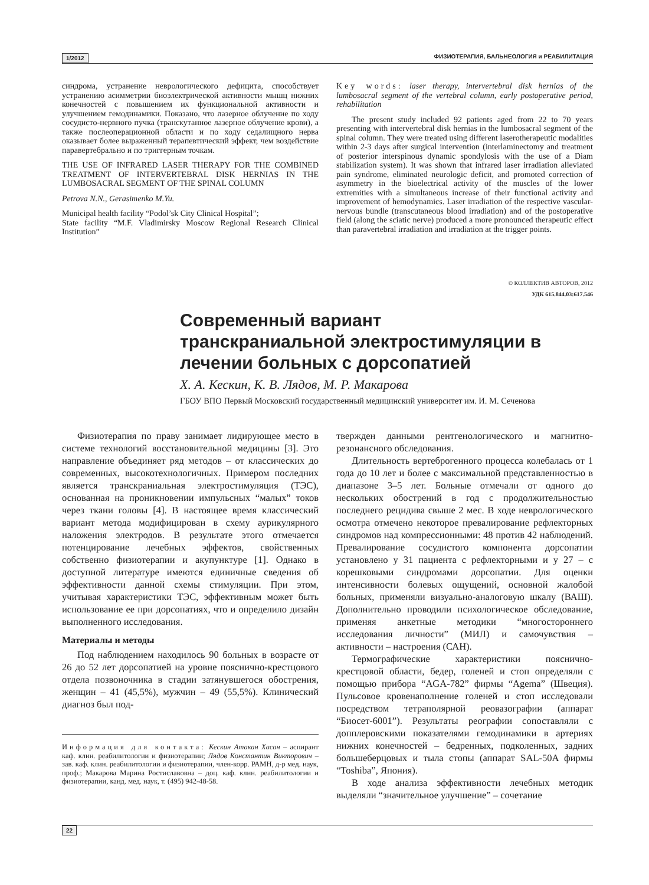1/2012 ФИЗИОТЕРАПИЯ, БАЛЬНЕОЛОГИЯ и РЕАБИЛИТАЦИЯ
синдрома, устранение неврологического дефицита, способствует устранению асимметрии биоэлектрической активности мышц нижних конечностей с повышением их функциональной активности и улучшением гемодинамики. Показано, что лазерное облучение по ходу сосудисто-нервного пучка (транскутанное лазерное облучение крови), а также послеоперационной области и по ходу седалищного нерва оказывает более выраженный терапевтический эффект, чем воздействие паравертебрально и по триггерным точкам.
THE USE OF INFRARED LASER THERAPY FOR THE COMBINED TREATMENT OF INTERVERTEBRAL DISK HERNIAS IN THE LUMBOSACRAL SEGMENT OF THE SPINAL COLUMN
Petrova N.N., Gerasimenko M.Yu.
Municipal health facility “Podol’sk City Clinical Hospital”;
State facility “M.F. Vladimirsky Moscow Regional Research Clinical Institution”
Key words: laser therapy, intervertebral disk hernias of the lumbosacral segment of the vertebral column, early postoperative period, rehabilitation
The present study included 92 patients aged from 22 to 70 years presenting with intervertebral disk hernias in the lumbosacral segment of the spinal column. They were treated using different laserotherapeutic modalities within 2-3 days after surgical intervention (interlaminectomy and treatment of posterior interspinous dynamic spondylosis with the use of a Diam stabilization system). It was shown that infrared laser irradiation alleviated pain syndrome, eliminated neurologic deficit, and promoted correction of asymmetry in the bioelectrical activity of the muscles of the lower extremities with a simultaneous increase of their functional activity and improvement of hemodynamics. Laser irradiation of the respective vascular-nervous bundle (transcutaneous blood irradiation) and of the postoperative field (along the sciatic nerve) produced a more pronounced therapeutic effect than paravertebral irradiation and irradiation at the trigger points.
© КОЛЛЕКТИВ АВТОРОВ, 2012
УДК 615.844.03:617.546
Современный вариант транскраниальной электростимуляции в лечении больных с дорсопатией
Х. А. Кескин, К. В. Лядов, М. Р. Макарова
ГБОУ ВПО Первый Московский государственный медицинский университет им. И. М. Сеченова
Физиотерапия по праву занимает лидирующее место в системе технологий восстановительной медицины [3]. Это направление объединяет ряд методов – от классических до современных, высокотехнологичных. Примером последних является транскраниальная электростимуляция (ТЭС), основанная на проникновении импульсных “малых” токов через ткани головы [4]. В настоящее время классический вариант метода модифицирован в схему аурикулярного наложения электродов. В результате этого отмечается потенцирование лечебных эффектов, свойственных собственно физиотерапии и акупунктуре [1]. Однако в доступной литературе имеются единичные сведения об эффективности данной схемы стимуляции. При этом, учитывая характеристики ТЭС, эффективным может быть использование ее при дорсопатиях, что и определило дизайн выполненного исследования.
Материалы и методы
Под наблюдением находилось 90 больных в возрасте от 26 до 52 лет дорсопатией на уровне пояснично-крестцового отдела позвоночника в стадии затянувшегося обострения, женщин – 41 (45,5%), мужчин – 49 (55,5%). Клинический диагноз был под-
Информация для контакта: Кескин Атакан Хасан – аспирант каф. клин. реабилитологии и физиотерапии; Лядов Константин Викторович – зав. каф. клин. реабилитологии и физиотерапии, член-корр. РАМН, д-р мед. наук, проф.; Макарова Марина Ростиславовна – доц. каф. клин. реабилитологии и физиотерапии, канд. мед. наук, т. (495) 942-48-58.
твержден данными рентгенологического и магнитно-резонансного обследования.
Длительность вертеброгенного процесса колебалась от 1 года до 10 лет и более с максимальной представленностью в диапазоне 3–5 лет. Больные отмечали от одного до нескольких обострений в год с продолжительностью последнего рецидива свыше 2 мес. В ходе неврологического осмотра отмечено некоторое превалирование рефлекторных синдромов над компрессионными: 48 против 42 наблюдений. Превалирование сосудистого компонента дорсопатии установлено у 31 пациента с рефлекторными и у 27 – с корешковыми синдромами дорсопатии. Для оценки интенсивности болевых ощущений, основной жалобой больных, применяли визуально-аналоговую шкалу (ВАШ). Дополнительно проводили психологическое обследование, применяя анкетные методики “многостороннего исследования личности” (МИЛ) и самочувствия – активности – настроения (САН).
Термографические характеристики пояснично-крестцовой области, бедер, голеней и стоп определяли с помощью прибора “AGA-782” фирмы “Agema” (Швеция). Пульсовое кровенаполнение голеней и стоп исследовали посредством тетраполярной реовазографии (аппарат “Биосет-6001”). Результаты реографии сопоставляли с допплеровскими показателями гемодинамики в артериях нижних конечностей – бедренных, подколенных, задних большеберцовых и тыла стопы (аппарат SAL-50A фирмы “Toshiba”, Япония).
В ходе анализа эффективности лечебных методик выделяли “значительное улучшение” – сочетание
22